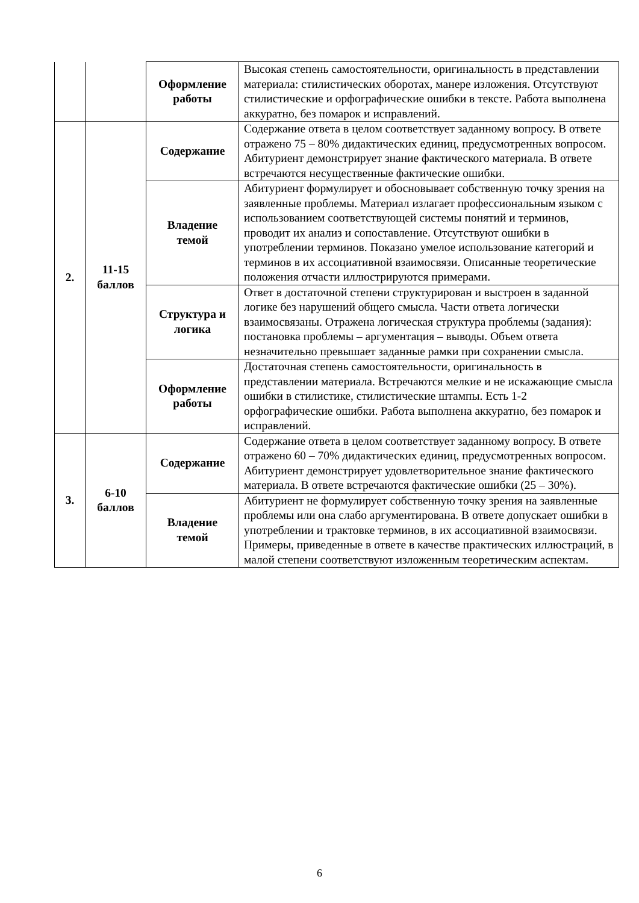| | | Оформление работы | Высокая степень самостоятельности, оригинальность в представлении материала: стилистических оборотах, манере изложения. Отсутствуют стилистические и орфографические ошибки в тексте. Работа выполнена аккуратно, без помарок и исправлений. |
| 2. | 11-15 баллов | Содержание | Содержание ответа в целом соответствует заданному вопросу. В ответе отражено 75 – 80% дидактических единиц, предусмотренных вопросом. Абитуриент демонстрирует знание фактического материала. В ответе встречаются несущественные фактические ошибки. |
| | | Владение темой | Абитуриент формулирует и обосновывает собственную точку зрения на заявленные проблемы. Материал излагает профессиональным языком с использованием соответствующей системы понятий и терминов, проводит их анализ и сопоставление. Отсутствуют ошибки в употреблении терминов. Показано умелое использование категорий и терминов в их ассоциативной взаимосвязи. Описанные теоретические положения отчасти иллюстрируются примерами. |
| | | Структура и логика | Ответ в достаточной степени структурирован и выстроен в заданной логике без нарушений общего смысла. Части ответа логически взаимосвязаны. Отражена логическая структура проблемы (задания): постановка проблемы – аргументация – выводы. Объем ответа незначительно превышает заданные рамки при сохранении смысла. |
| | | Оформление работы | Достаточная степень самостоятельности, оригинальность в представлении материала. Встречаются мелкие и не искажающие смысла ошибки в стилистике, стилистические штампы. Есть 1-2 орфографические ошибки. Работа выполнена аккуратно, без помарок и исправлений. |
| 3. | 6-10 баллов | Содержание | Содержание ответа в целом соответствует заданному вопросу. В ответе отражено 60 – 70% дидактических единиц, предусмотренных вопросом. Абитуриент демонстрирует удовлетворительное знание фактического материала. В ответе встречаются фактические ошибки (25 – 30%). |
| | | Владение темой | Абитуриент не формулирует собственную точку зрения на заявленные проблемы или она слабо аргументирована. В ответе допускает ошибки в употреблении и трактовке терминов, в их ассоциативной взаимосвязи. Примеры, приведенные в ответе в качестве практических иллюстраций, в малой степени соответствуют изложенным теоретическим аспектам. |
6